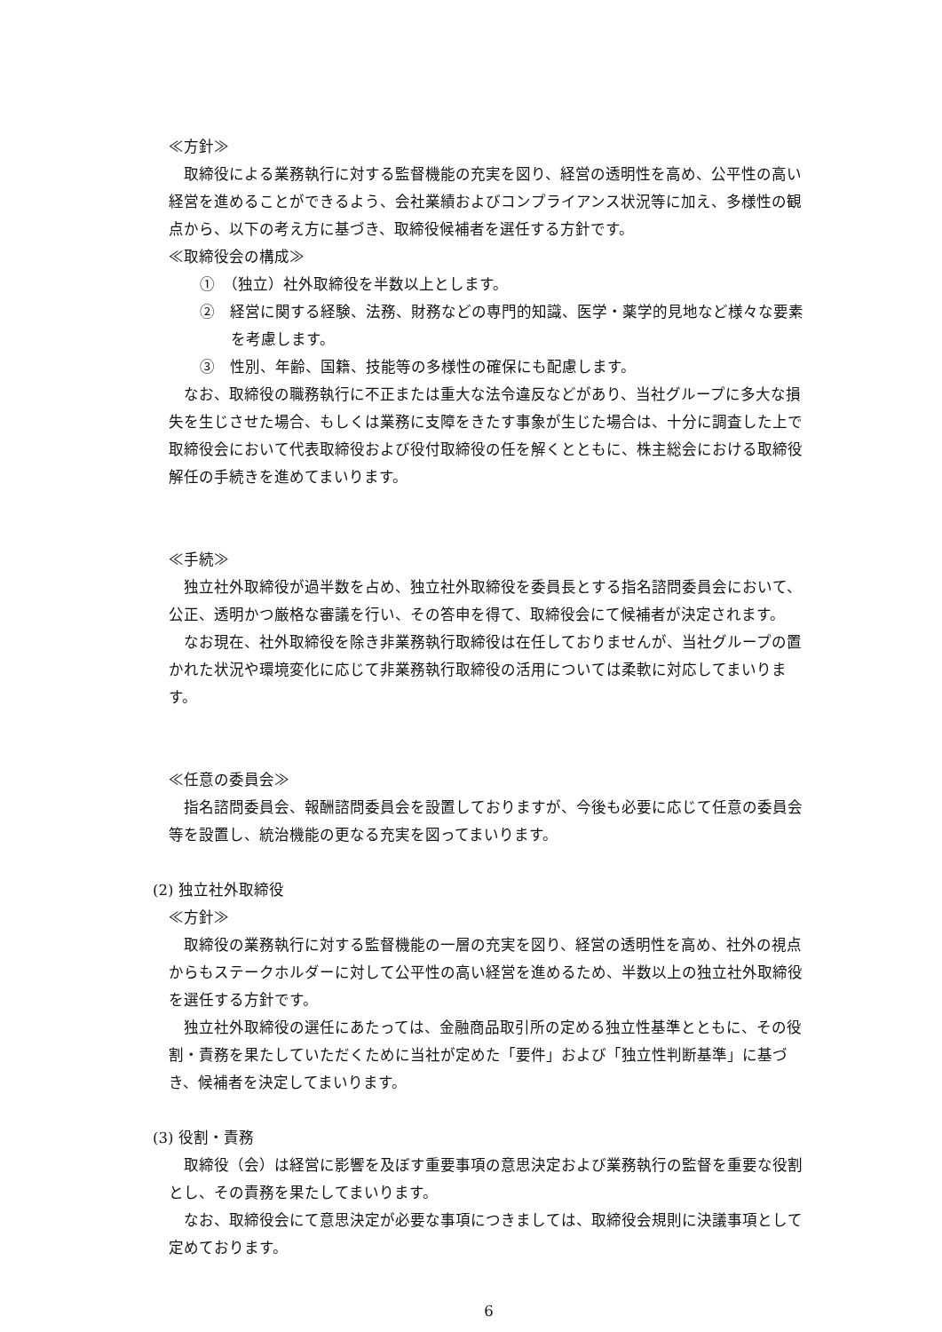≪方針≫
取締役による業務執行に対する監督機能の充実を図り、経営の透明性を高め、公平性の高い経営を進めることができるよう、会社業績およびコンプライアンス状況等に加え、多様性の観点から、以下の考え方に基づき、取締役候補者を選任する方針です。
≪取締役会の構成≫
①　（独立）社外取締役を半数以上とします。
②　経営に関する経験、法務、財務などの専門的知識、医学・薬学的見地など様々な要素を考慮します。
③　性別、年齢、国籍、技能等の多様性の確保にも配慮します。
なお、取締役の職務執行に不正または重大な法令違反などがあり、当社グループに多大な損失を生じさせた場合、もしくは業務に支障をきたす事象が生じた場合は、十分に調査した上で取締役会において代表取締役および役付取締役の任を解くとともに、株主総会における取締役解任の手続きを進めてまいります。
≪手続≫
独立社外取締役が過半数を占め、独立社外取締役を委員長とする指名諮問委員会において、公正、透明かつ厳格な審議を行い、その答申を得て、取締役会にて候補者が決定されます。
なお現在、社外取締役を除き非業務執行取締役は在任しておりませんが、当社グループの置かれた状況や環境変化に応じて非業務執行取締役の活用については柔軟に対応してまいります。
≪任意の委員会≫
指名諮問委員会、報酬諮問委員会を設置しておりますが、今後も必要に応じて任意の委員会等を設置し、統治機能の更なる充実を図ってまいります。
(2) 独立社外取締役
≪方針≫
取締役の業務執行に対する監督機能の一層の充実を図り、経営の透明性を高め、社外の視点からもステークホルダーに対して公平性の高い経営を進めるため、半数以上の独立社外取締役を選任する方針です。
独立社外取締役の選任にあたっては、金融商品取引所の定める独立性基準とともに、その役割・責務を果たしていただくために当社が定めた「要件」および「独立性判断基準」に基づき、候補者を決定してまいります。
(3) 役割・責務
取締役（会）は経営に影響を及ぼす重要事項の意思決定および業務執行の監督を重要な役割とし、その責務を果たしてまいります。
なお、取締役会にて意思決定が必要な事項につきましては、取締役会規則に決議事項として定めております。
6